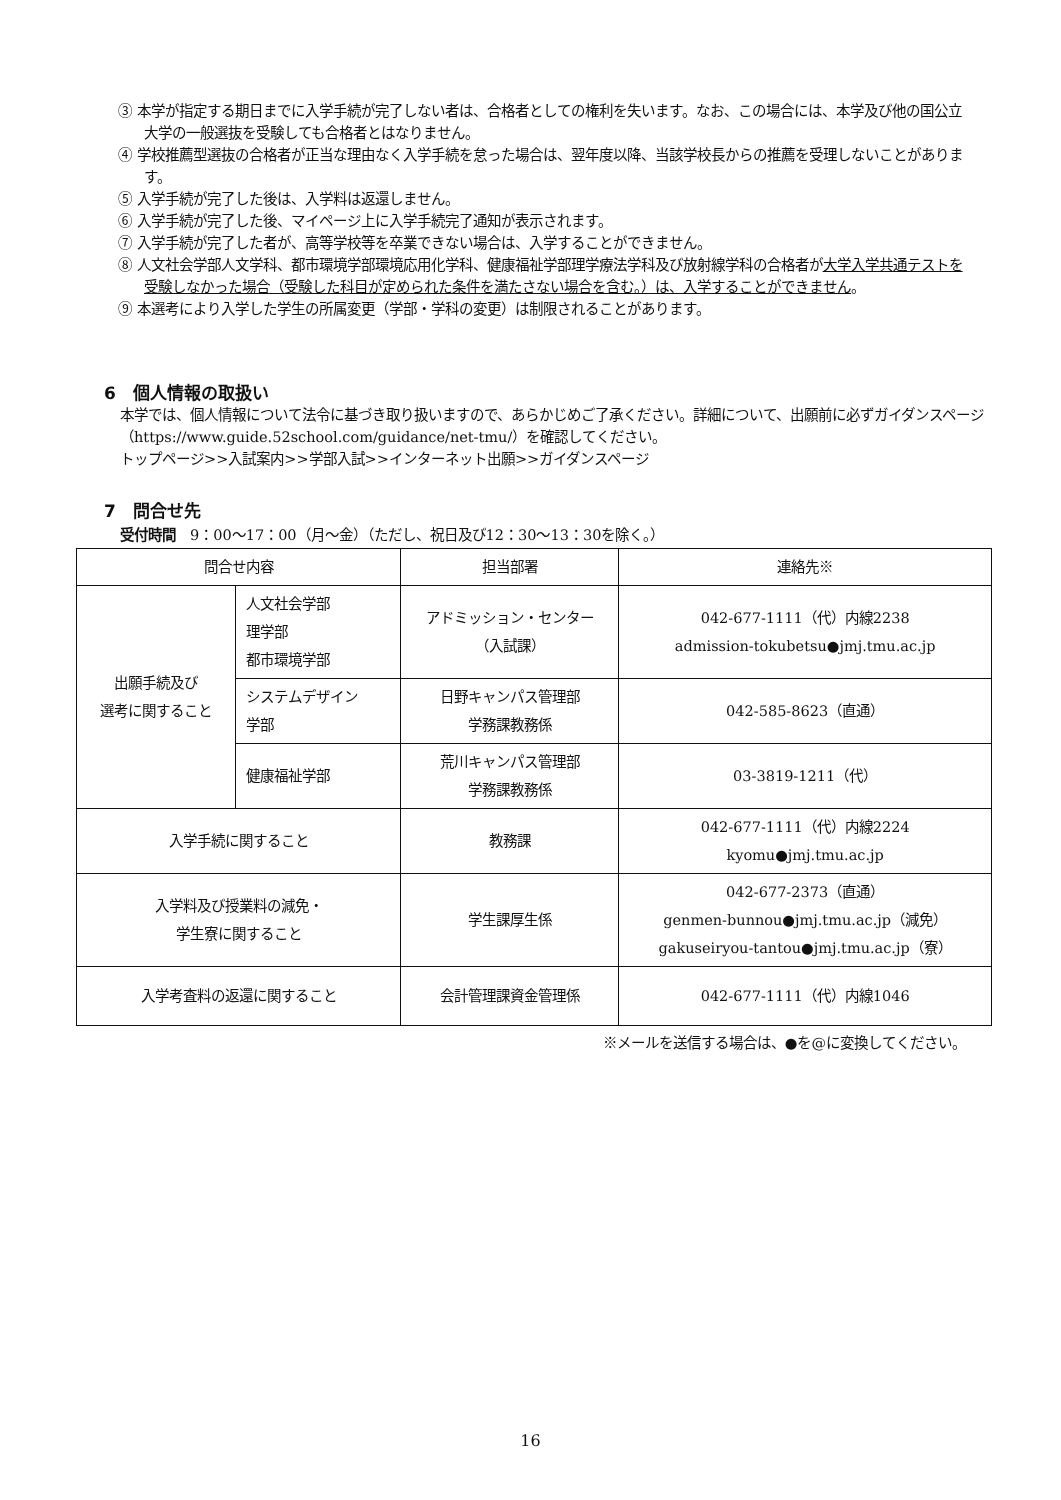③ 本学が指定する期日までに入学手続が完了しない者は、合格者としての権利を失います。なお、この場合には、本学及び他の国公立大学の一般選抜を受験しても合格者とはなりません。
④ 学校推薦型選抜の合格者が正当な理由なく入学手続を怠った場合は、翌年度以降、当該学校長からの推薦を受理しないことがあります。
⑤ 入学手続が完了した後は、入学料は返還しません。
⑥ 入学手続が完了した後、マイページ上に入学手続完了通知が表示されます。
⑦ 入学手続が完了した者が、高等学校等を卒業できない場合は、入学することができません。
⑧ 人文社会学部人文学科、都市環境学部環境応用化学科、健康福祉学部理学療法学科及び放射線学科の合格者が大学入学共通テストを受験しなかった場合（受験した科目が定められた条件を満たさない場合を含む。）は、入学することができません。
⑨ 本選考により入学した学生の所属変更（学部・学科の変更）は制限されることがあります。
6　個人情報の取扱い
本学では、個人情報について法令に基づき取り扱いますので、あらかじめご了承ください。詳細について、出願前に必ずガイダンスページ（https://www.guide.52school.com/guidance/net-tmu/）を確認してください。
トップページ>>入試案内>>学部入試>>インターネット出願>>ガイダンスページ
7　問合せ先
受付時間　9：00～17：00（月～金）（ただし、祝日及び12：30～13：30を除く。）
| 問合せ内容 | | 担当部署 | 連絡先※ |
| 出願手続及び 選考に関すること | 人文社会学部 理学部 都市環境学部 | アドミッション・センター （入試課） | 042-677-1111（代）内線2238 admission-tokubetsu●jmj.tmu.ac.jp |
| | システムデザイン 学部 | 日野キャンパス管理部 学務課教務係 | 042-585-8623（直通） |
| | 健康福祉学部 | 荒川キャンパス管理部 学務課教務係 | 03-3819-1211（代） |
| 入学手続に関すること | | 教務課 | 042-677-1111（代）内線2224 kyomu●jmj.tmu.ac.jp |
| 入学料及び授業料の減免・ 学生寮に関すること | | 学生課厚生係 | 042-677-2373（直通） genmen-bunnou●jmj.tmu.ac.jp（減免） gakuseiryou-tantou●jmj.tmu.ac.jp（寮） |
| 入学考査料の返還に関すること | | 会計管理課資金管理係 | 042-677-1111（代）内線1046 |
※メールを送信する場合は、●を@に変換してください。
16